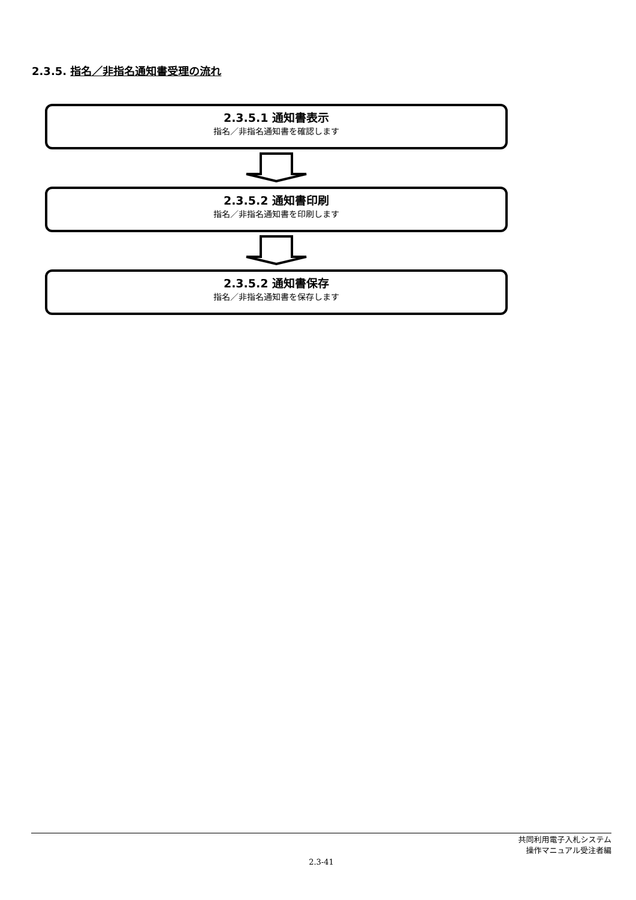2.3.5. 指名／非指名通知書受理の流れ
2.3.5.1 通知書表示
指名／非指名通知書を確認します
2.3.5.2 通知書印刷
指名／非指名通知書を印刷します
2.3.5.2 通知書保存
指名／非指名通知書を保存します
共同利用電子入札システム
操作マニュアル受注者編
2.3-41